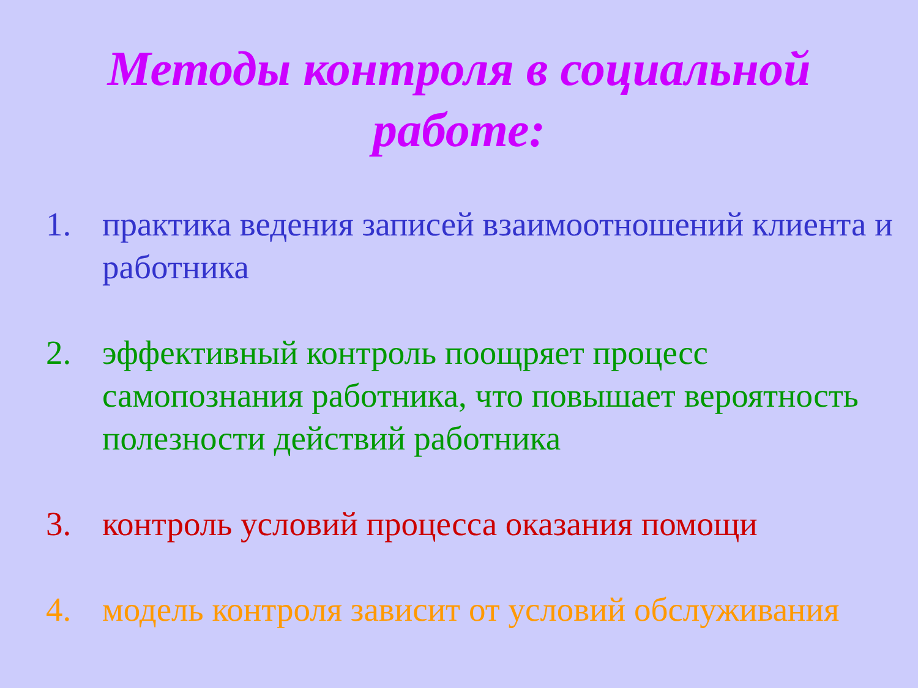Методы контроля в социальной
работе:
1. практика ведения записей взаимоотношений клиента и работника
2. эффективный контроль поощряет процесс самопознания работника, что повышает вероятность полезности действий работника
3. контроль условий процесса оказания помощи
4. модель контроля зависит от условий обслуживания